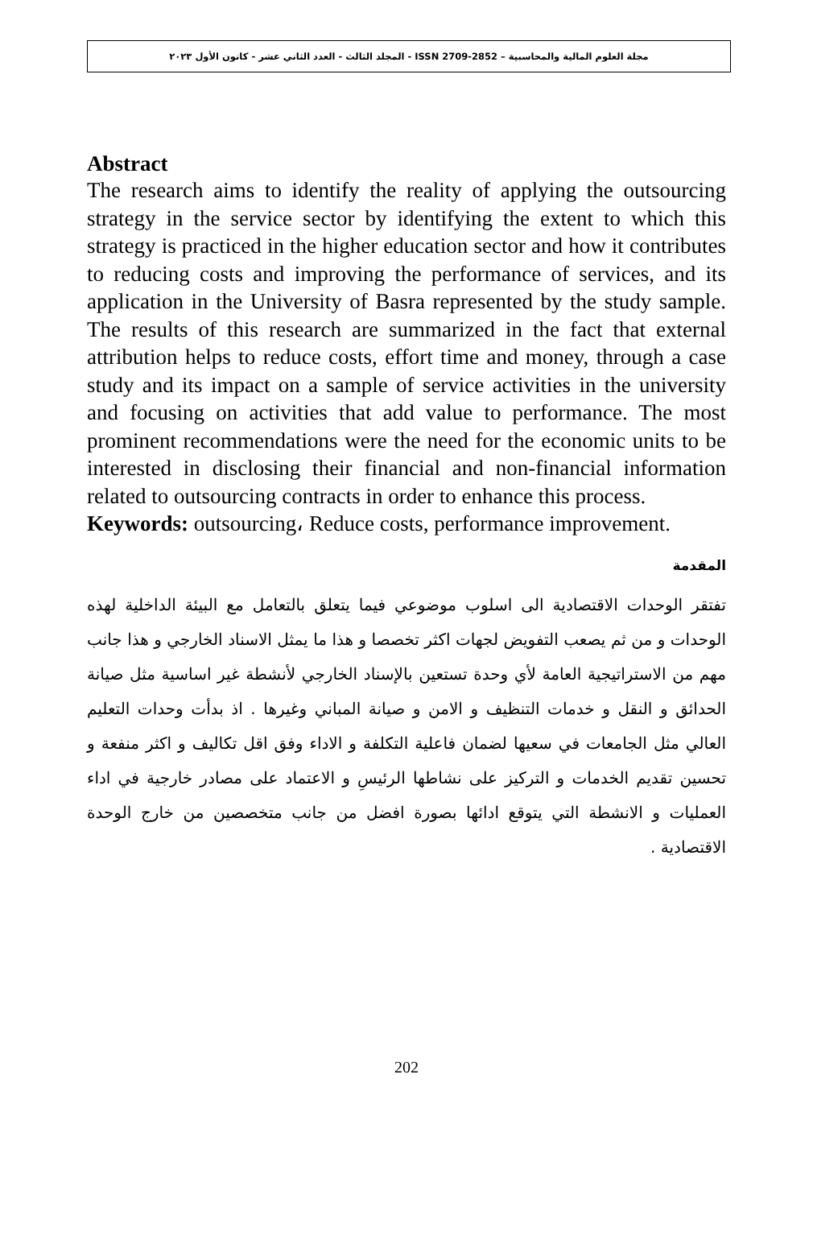مجلة العلوم المالية والمحاسبية – ISSN 2709-2852 - المجلد الثالث - العدد الثاني عشر - كانون الأول ٢٠٢٣
Abstract
The research aims to identify the reality of applying the outsourcing strategy in the service sector by identifying the extent to which this strategy is practiced in the higher education sector and how it contributes to reducing costs and improving the performance of services, and its application in the University of Basra represented by the study sample. The results of this research are summarized in the fact that external attribution helps to reduce costs, effort time and money, through a case study and its impact on a sample of service activities in the university and focusing on activities that add value to performance. The most prominent recommendations were the need for the economic units to be interested in disclosing their financial and non-financial information related to outsourcing contracts in order to enhance this process.
Keywords: outsourcing، Reduce costs, performance improvement.
المقدمة
تفتقر الوحدات الاقتصادية الى اسلوب موضوعي فيما يتعلق بالتعامل مع البيئة الداخلية لهذه الوحدات و من ثم يصعب التفويض لجهات اكثر تخصصا و هذا ما يمثل الاسناد الخارجي و هذا جانب مهم من الاستراتيجية العامة لأي وحدة تستعين بالإسناد الخارجي لأنشطة غير اساسية مثل صيانة الحدائق و النقل و خدمات التنظيف و الامن و صيانة المباني وغيرها . اذ بدأت وحدات التعليم العالي مثل الجامعات في سعيها لضمان فاعلية التكلفة و الاداء وفق اقل تكاليف و اكثر منفعة و تحسين تقديم الخدمات و التركيز على نشاطها الرئيسِ و الاعتماد على مصادر خارجية في اداء العمليات و الانشطة التي يتوقع ادائها بصورة افضل من جانب متخصصين من خارج الوحدة الاقتصادية .
202